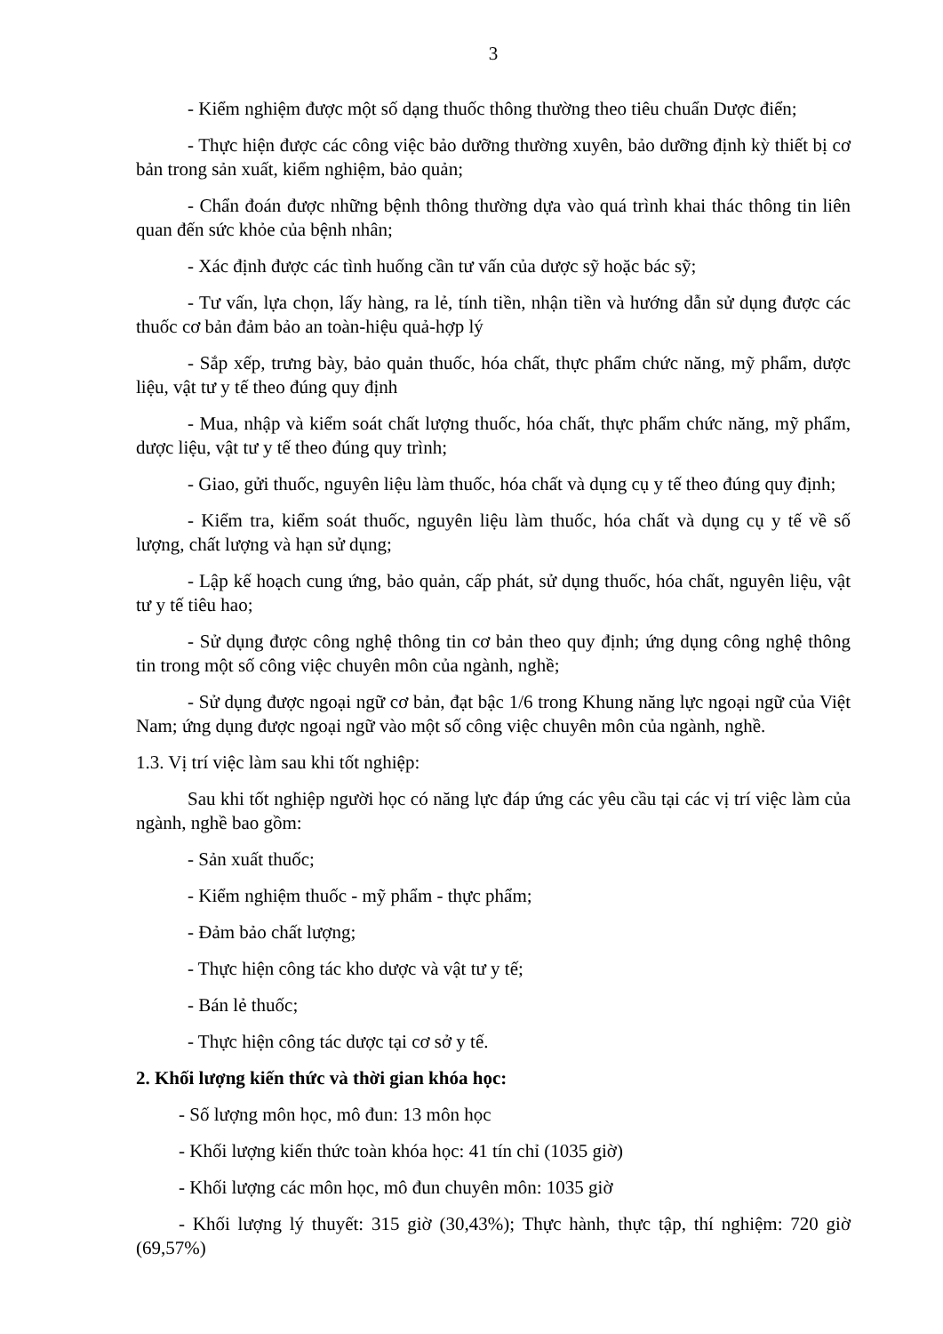3
- Kiểm nghiệm được một số dạng thuốc thông thường theo tiêu chuẩn Dược điển;
- Thực hiện được các công việc bảo dưỡng thường xuyên, bảo dưỡng định kỳ thiết bị cơ bản trong sản xuất, kiểm nghiệm, bảo quản;
- Chẩn đoán được những bệnh thông thường dựa vào quá trình khai thác thông tin liên quan đến sức khỏe của bệnh nhân;
- Xác định được các tình huống cần tư vấn của dược sỹ hoặc bác sỹ;
- Tư vấn, lựa chọn, lấy hàng, ra lẻ, tính tiền, nhận tiền và hướng dẫn sử dụng được các thuốc cơ bản đảm bảo an toàn-hiệu quả-hợp lý
- Sắp xếp, trưng bày, bảo quản thuốc, hóa chất, thực phẩm chức năng, mỹ phẩm, dược liệu, vật tư y tế theo đúng quy định
- Mua, nhập và kiểm soát chất lượng thuốc, hóa chất, thực phẩm chức năng, mỹ phẩm, dược liệu, vật tư y tế theo đúng quy trình;
- Giao, gửi thuốc, nguyên liệu làm thuốc, hóa chất và dụng cụ y tế theo đúng quy định;
- Kiểm tra, kiểm soát thuốc, nguyên liệu làm thuốc, hóa chất và dụng cụ y tế về số lượng, chất lượng và hạn sử dụng;
- Lập kế hoạch cung ứng, bảo quản, cấp phát, sử dụng thuốc, hóa chất, nguyên liệu, vật tư y tế tiêu hao;
- Sử dụng được công nghệ thông tin cơ bản theo quy định; ứng dụng công nghệ thông tin trong một số công việc chuyên môn của ngành, nghề;
- Sử dụng được ngoại ngữ cơ bản, đạt bậc 1/6 trong Khung năng lực ngoại ngữ của Việt Nam; ứng dụng được ngoại ngữ vào một số công việc chuyên môn của ngành, nghề.
1.3. Vị trí việc làm sau khi tốt nghiệp:
Sau khi tốt nghiệp người học có năng lực đáp ứng các yêu cầu tại các vị trí việc làm của ngành, nghề bao gồm:
- Sản xuất thuốc;
- Kiểm nghiệm thuốc - mỹ phẩm - thực phẩm;
- Đảm bảo chất lượng;
- Thực hiện công tác kho dược và vật tư y tế;
- Bán lẻ thuốc;
- Thực hiện công tác dược tại cơ sở y tế.
2. Khối lượng kiến thức và thời gian khóa học:
- Số lượng môn học, mô đun: 13 môn học
- Khối lượng kiến thức toàn khóa học: 41 tín chỉ (1035 giờ)
- Khối lượng các môn học, mô đun chuyên môn: 1035 giờ
- Khối lượng lý thuyết: 315 giờ (30,43%); Thực hành, thực tập, thí nghiệm: 720 giờ (69,57%)